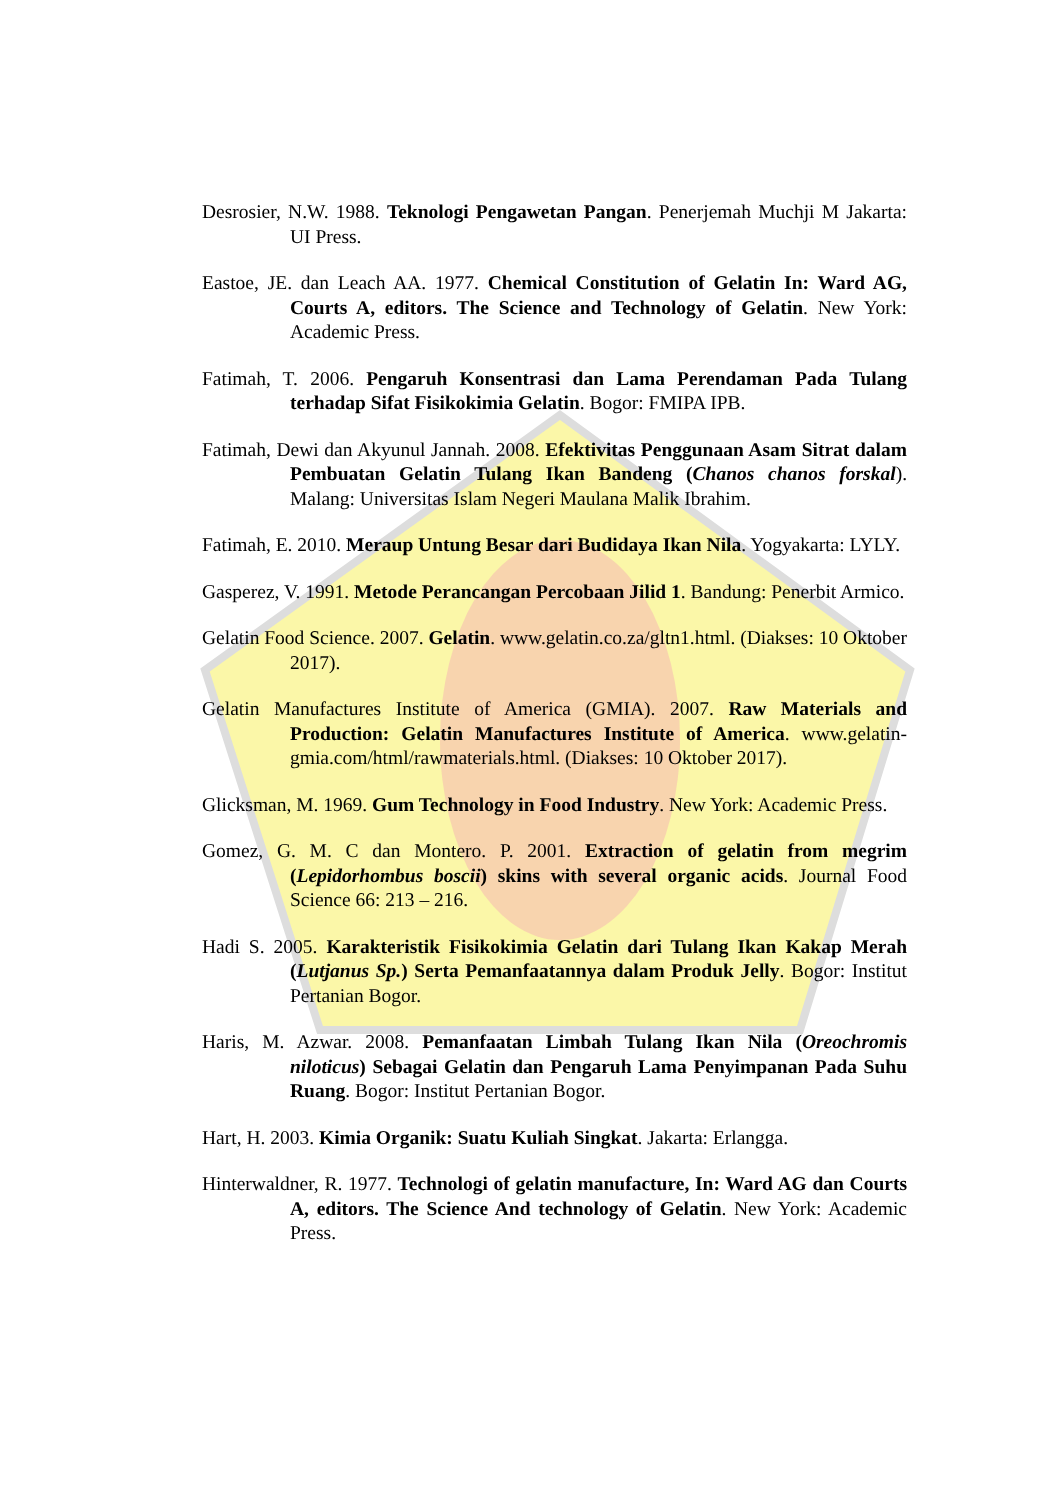Desrosier, N.W. 1988. Teknologi Pengawetan Pangan. Penerjemah Muchji M Jakarta: UI Press.
Eastoe, JE. dan Leach AA. 1977. Chemical Constitution of Gelatin In: Ward AG, Courts A, editors. The Science and Technology of Gelatin. New York: Academic Press.
Fatimah, T. 2006. Pengaruh Konsentrasi dan Lama Perendaman Pada Tulang terhadap Sifat Fisikokimia Gelatin. Bogor: FMIPA IPB.
Fatimah, Dewi dan Akyunul Jannah. 2008. Efektivitas Penggunaan Asam Sitrat dalam Pembuatan Gelatin Tulang Ikan Bandeng (Chanos chanos forskal). Malang: Universitas Islam Negeri Maulana Malik Ibrahim.
Fatimah, E. 2010. Meraup Untung Besar dari Budidaya Ikan Nila. Yogyakarta: LYLY.
Gasperez, V. 1991. Metode Perancangan Percobaan Jilid 1. Bandung: Penerbit Armico.
Gelatin Food Science. 2007. Gelatin. www.gelatin.co.za/gltn1.html. (Diakses: 10 Oktober 2017).
Gelatin Manufactures Institute of America (GMIA). 2007. Raw Materials and Production: Gelatin Manufactures Institute of America. www.gelatin-gmia.com/html/rawmaterials.html. (Diakses: 10 Oktober 2017).
Glicksman, M. 1969. Gum Technology in Food Industry. New York: Academic Press.
Gomez, G. M. C dan Montero. P. 2001. Extraction of gelatin from megrim (Lepidorhombus boscii) skins with several organic acids. Journal Food Science 66: 213 – 216.
Hadi S. 2005. Karakteristik Fisikokimia Gelatin dari Tulang Ikan Kakap Merah (Lutjanus Sp.) Serta Pemanfaatannya dalam Produk Jelly. Bogor: Institut Pertanian Bogor.
Haris, M. Azwar. 2008. Pemanfaatan Limbah Tulang Ikan Nila (Oreochromis niloticus) Sebagai Gelatin dan Pengaruh Lama Penyimpanan Pada Suhu Ruang. Bogor: Institut Pertanian Bogor.
Hart, H. 2003. Kimia Organik: Suatu Kuliah Singkat. Jakarta: Erlangga.
Hinterwaldner, R. 1977. Technologi of gelatin manufacture, In: Ward AG dan Courts A, editors. The Science And technology of Gelatin. New York: Academic Press.